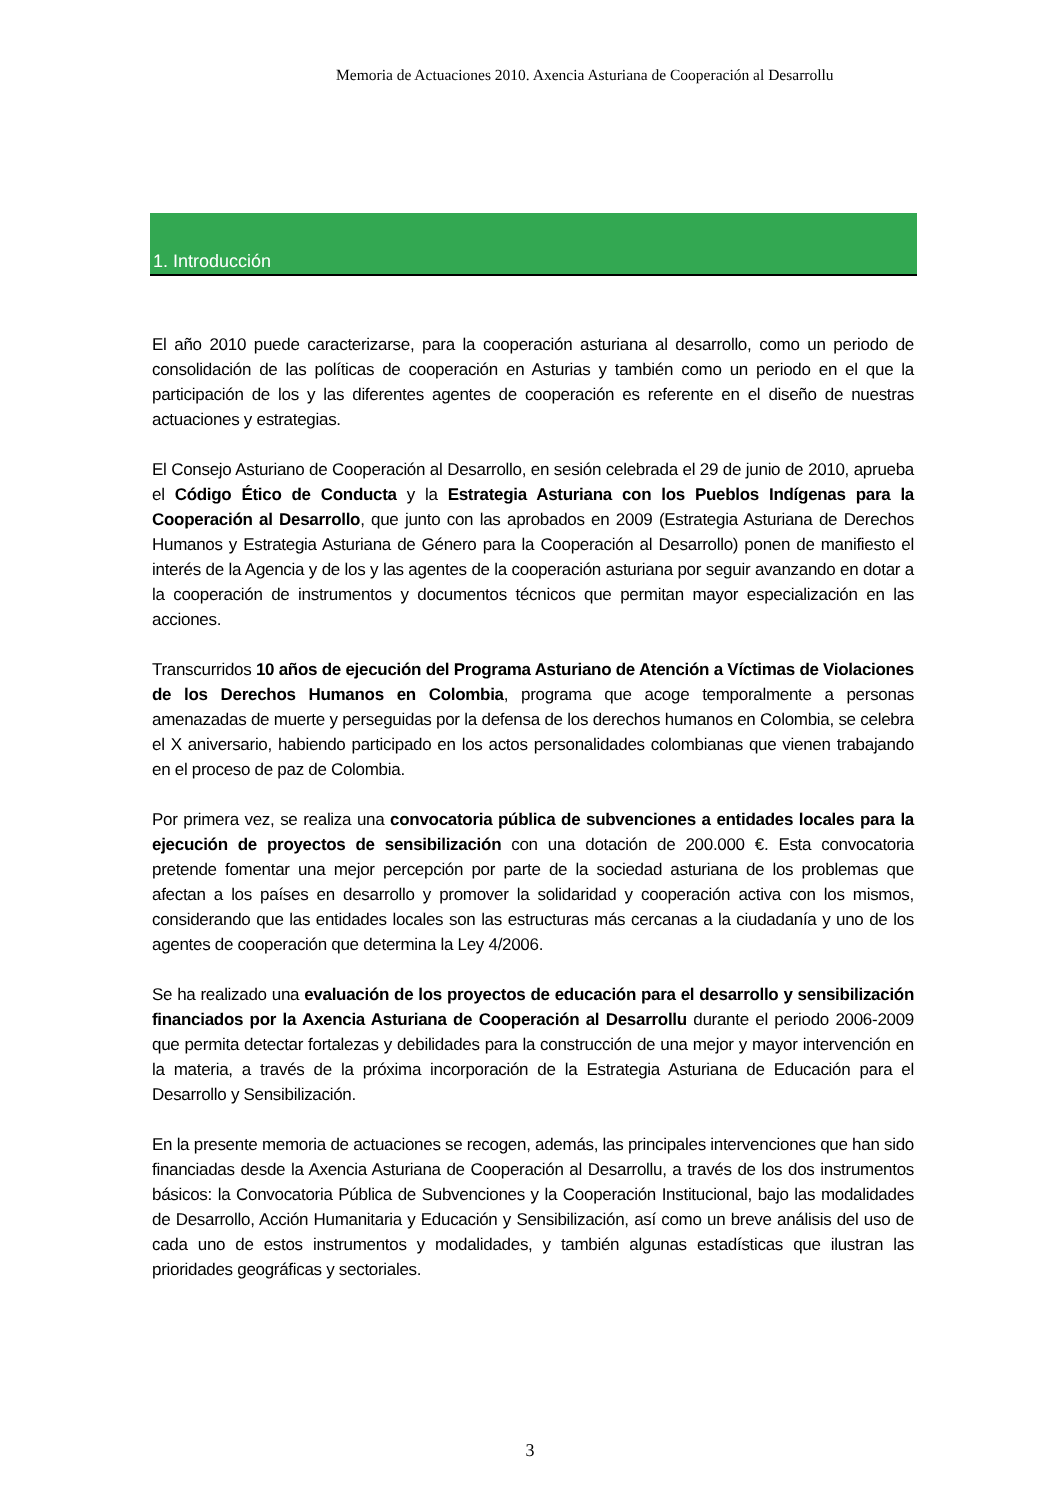Memoria de Actuaciones 2010. Axencia Asturiana de Cooperación al Desarrollu
1. Introducción
El año 2010 puede caracterizarse, para la cooperación asturiana al desarrollo, como un periodo de consolidación de las políticas de cooperación en Asturias y también como un periodo en el que la participación de los y las diferentes agentes de cooperación es referente en el diseño de nuestras actuaciones y estrategias.
El Consejo Asturiano de Cooperación al Desarrollo, en sesión celebrada el 29 de junio de 2010, aprueba el Código Ético de Conducta y la Estrategia Asturiana con los Pueblos Indígenas para la Cooperación al Desarrollo, que junto con las aprobados en 2009 (Estrategia Asturiana de Derechos Humanos y Estrategia Asturiana de Género para la Cooperación al Desarrollo) ponen de manifiesto el interés de la Agencia y de los y las agentes de la cooperación asturiana por seguir avanzando en dotar a la cooperación de instrumentos y documentos técnicos que permitan mayor especialización en las acciones.
Transcurridos 10 años de ejecución del Programa Asturiano de Atención a Víctimas de Violaciones de los Derechos Humanos en Colombia, programa que acoge temporalmente a personas amenazadas de muerte y perseguidas por la defensa de los derechos humanos en Colombia, se celebra el X aniversario, habiendo participado en los actos personalidades colombianas que vienen trabajando en el proceso de paz de Colombia.
Por primera vez, se realiza una convocatoria pública de subvenciones a entidades locales para la ejecución de proyectos de sensibilización con una dotación de 200.000 €. Esta convocatoria pretende fomentar una mejor percepción por parte de la sociedad asturiana de los problemas que afectan a los países en desarrollo y promover la solidaridad y cooperación activa con los mismos, considerando que las entidades locales son las estructuras más cercanas a la ciudadanía y uno de los agentes de cooperación que determina la Ley 4/2006.
Se ha realizado una evaluación de los proyectos de educación para el desarrollo y sensibilización financiados por la Axencia Asturiana de Cooperación al Desarrollu durante el periodo 2006-2009 que permita detectar fortalezas y debilidades para la construcción de una mejor y mayor intervención en la materia, a través de la próxima incorporación de la Estrategia Asturiana de Educación para el Desarrollo y Sensibilización.
En la presente memoria de actuaciones se recogen, además, las principales intervenciones que han sido financiadas desde la Axencia Asturiana de Cooperación al Desarrollu, a través de los dos instrumentos básicos: la Convocatoria Pública de Subvenciones y la Cooperación Institucional, bajo las modalidades de Desarrollo, Acción Humanitaria y Educación y Sensibilización, así como un breve análisis del uso de cada uno de estos instrumentos y modalidades, y también algunas estadísticas que ilustran las prioridades geográficas y sectoriales.
3